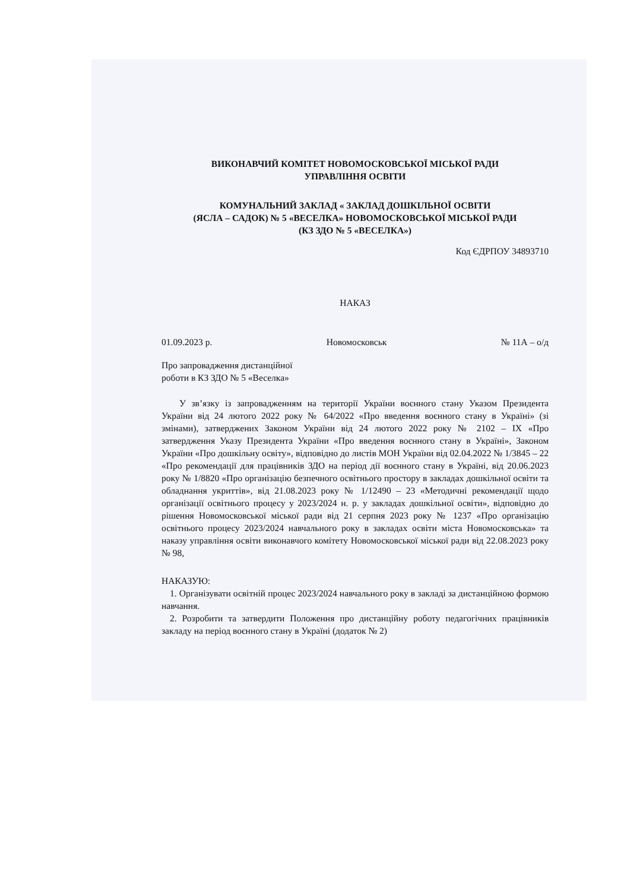ВИКОНАВЧИЙ КОМІТЕТ НОВОМОСКОВСЬКОЇ МІСЬКОЇ РАДИ
УПРАВЛІННЯ ОСВІТИ
КОМУНАЛЬНИЙ ЗАКЛАД « ЗАКЛАД ДОШКІЛЬНОЇ ОСВІТИ
(ЯСЛА – САДОК) № 5 «ВЕСЕЛКА» НОВОМОСКОВСЬКОЇ МІСЬКОЇ РАДИ
(КЗ ЗДО № 5 «ВЕСЕЛКА»)
Код ЄДРПОУ 34893710
НАКАЗ
01.09.2023 р. Новомосковськ № 11А – о/д
Про запровадження дистанційної
роботи в КЗ ЗДО № 5 «Веселка»
У зв’язку із запровадженням на території України воєнного стану Указом Президента України від 24 лютого 2022 року № 64/2022 «Про введення воєнного стану в Україні» (зі змінами), затверджених Законом України від 24 лютого 2022 року № 2102 – IX «Про затвердження Указу Президента України «Про введення воєнного стану в Україні», Законом України «Про дошкільну освіту», відповідно до листів МОН України від 02.04.2022 № 1/3845 – 22 «Про рекомендації для працівників ЗДО на період дії воєнного стану в Україні, від 20.06.2023 року № 1/8820 «Про організацію безпечного освітнього простору в закладах дошкільної освіти та обладнання укриттів», від 21.08.2023 року № 1/12490 – 23 «Методичні рекомендації щодо організації освітнього процесу у 2023/2024 н. р. у закладах дошкільної освіти», відповідно до рішення Новомосковської міської ради від 21 серпня 2023 року № 1237 «Про організацію освітнього процесу 2023/2024 навчального року в закладах освіти міста Новомосковська» та наказу управління освіти виконавчого комітету Новомосковської міської ради від 22.08.2023 року № 98,
НАКАЗУЮ:
1. Організувати освітній процес 2023/2024 навчального року в закладі за дистанційною формою навчання.
2. Розробити та затвердити Положення про дистанційну роботу педагогічних працівників закладу на період воєнного стану в Україні (додаток № 2)